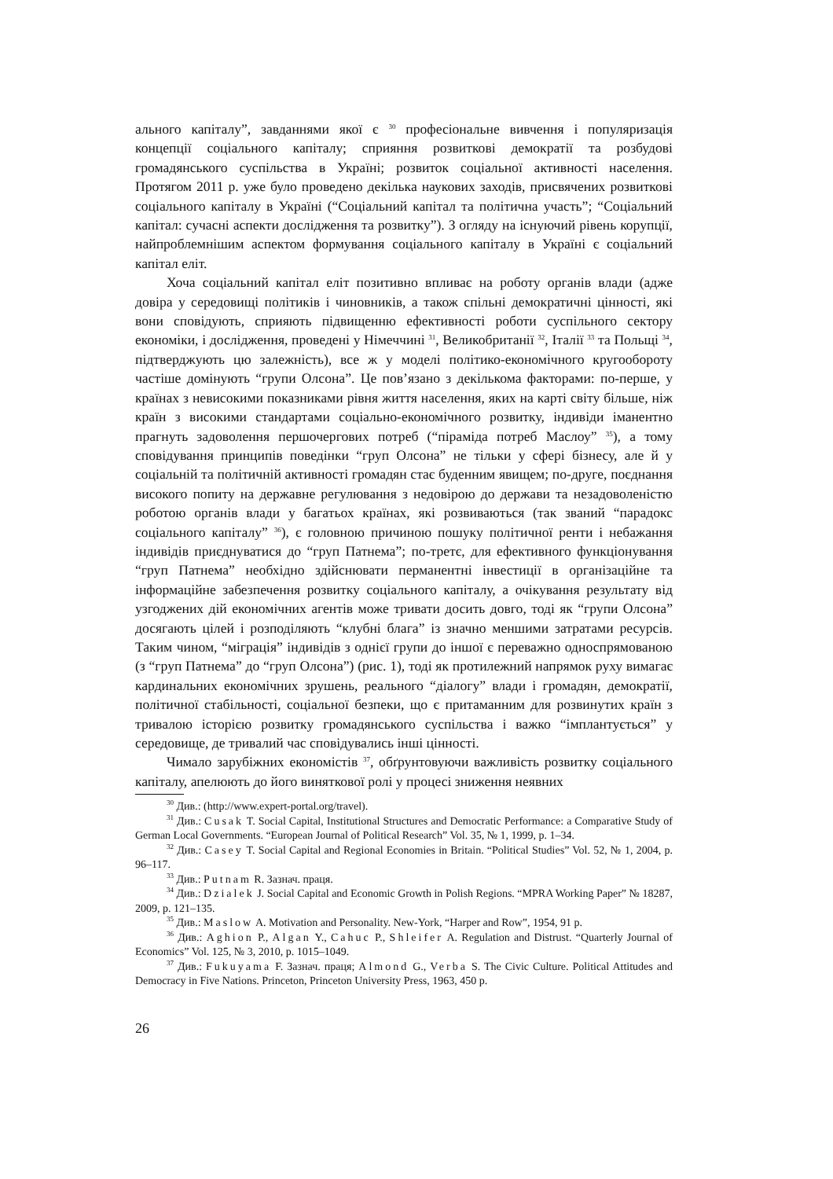ального капіталу”, завданнями якої є <sup>30</sup> професіональне вивчення і популяризація концепції соціального капіталу; сприяння розвиткові демократії та розбудові громадянського суспільства в Україні; розвиток соціальної активності населення. Протягом 2011 р. уже було проведено декілька наукових заходів, присвячених розвиткові соціального капіталу в Україні (“Соціальний капітал та політична участь”; “Соціальний капітал: сучасні аспекти дослідження та розвитку”). З огляду на існуючий рівень корупції, найпроблемнішим аспектом формування соціального капіталу в Україні є соціальний капітал еліт.
Хоча соціальний капітал еліт позитивно впливає на роботу органів влади (адже довіра у середовищі політиків і чиновників, а також спільні демократичні цінності, які вони сповідують, сприяють підвищенню ефективності роботи суспільного сектору економіки, і дослідження, проведені у Німеччині <sup>31</sup>, Великобританії <sup>32</sup>, Італії <sup>33</sup> та Польщі <sup>34</sup>, підтверджують цю залежність), все ж у моделі політико-економічного кругообороту частіше домінують “групи Олсона”. Це пов’язано з декількома факторами: по-перше, у країнах з невисокими показниками рівня життя населення, яких на карті світу більше, ніж країн з високими стандартами соціально-економічного розвитку, індивіди іманентно прагнуть задоволення першочергових потреб (“піраміда потреб Маслоу” <sup>35</sup>), а тому сповідування принципів поведінки “груп Олсона” не тільки у сфері бізнесу, але й у соціальній та політичній активності громадян стає буденним явищем; по-друге, поєднання високого попиту на державне регулювання з недовірою до держави та незадоволеністю роботою органів влади у багатьох країнах, які розвиваються (так званий “парадокс соціального капіталу” <sup>36</sup>), є головною причиною пошуку політичної ренти і небажання індивідів приєднуватися до “груп Патнема”; по-третє, для ефективного функціонування “груп Патнема” необхідно здійснювати перманентні інвестиції в організаційне та інформаційне забезпечення розвитку соціального капіталу, а очікування результату від узгоджених дій економічних агентів може тривати досить довго, тоді як “групи Олсона” досягають цілей і розподіляють “клубні блага” із значно меншими затратами ресурсів. Таким чином, “міграція” індивідів з однієї групи до іншої є переважно односпрямованою (з “груп Патнема” до “груп Олсона”) (рис. 1), тоді як протилежний напрямок руху вимагає кардинальних економічних зрушень, реального “діалогу” влади і громадян, демократії, політичної стабільності, соціальної безпеки, що є притаманним для розвинутих країн з тривалою історією розвитку громадянського суспільства і важко “імплантується” у середовище, де тривалий час сповідувались інші цінності.
Чимало зарубіжних економістів <sup>37</sup>, обґрунтовуючи важливість розвитку соціального капіталу, апелюють до його виняткової ролі у процесі зниження неявних
<sup>30</sup> Див.: (http://www.expert-portal.org/travel).
<sup>31</sup> Див.: Cusak T. Social Capital, Institutional Structures and Democratic Performance: a Comparative Study of German Local Governments. “European Journal of Political Research” Vol. 35, № 1, 1999, p. 1–34.
<sup>32</sup> Див.: Casey T. Social Capital and Regional Economies in Britain. “Political Studies” Vol. 52, № 1, 2004, p. 96–117.
<sup>33</sup> Див.: Putnam R. Зазнач. праця.
<sup>34</sup> Див.: Dzialek J. Social Capital and Economic Growth in Polish Regions. “MPRA Working Paper” № 18287, 2009, p. 121–135.
<sup>35</sup> Див.: Maslow A. Motivation and Personality. New-York, “Harper and Row”, 1954, 91 p.
<sup>36</sup> Див.: Aghion P., Algan Y., Cahuc P., Shleifer A. Regulation and Distrust. “Quarterly Journal of Economics” Vol. 125, № 3, 2010, p. 1015–1049.
<sup>37</sup> Див.: Fukuyama F. Зазнач. праця; Almond G., Verba S. The Civic Culture. Political Attitudes and Democracy in Five Nations. Princeton, Princeton University Press, 1963, 450 p.
26